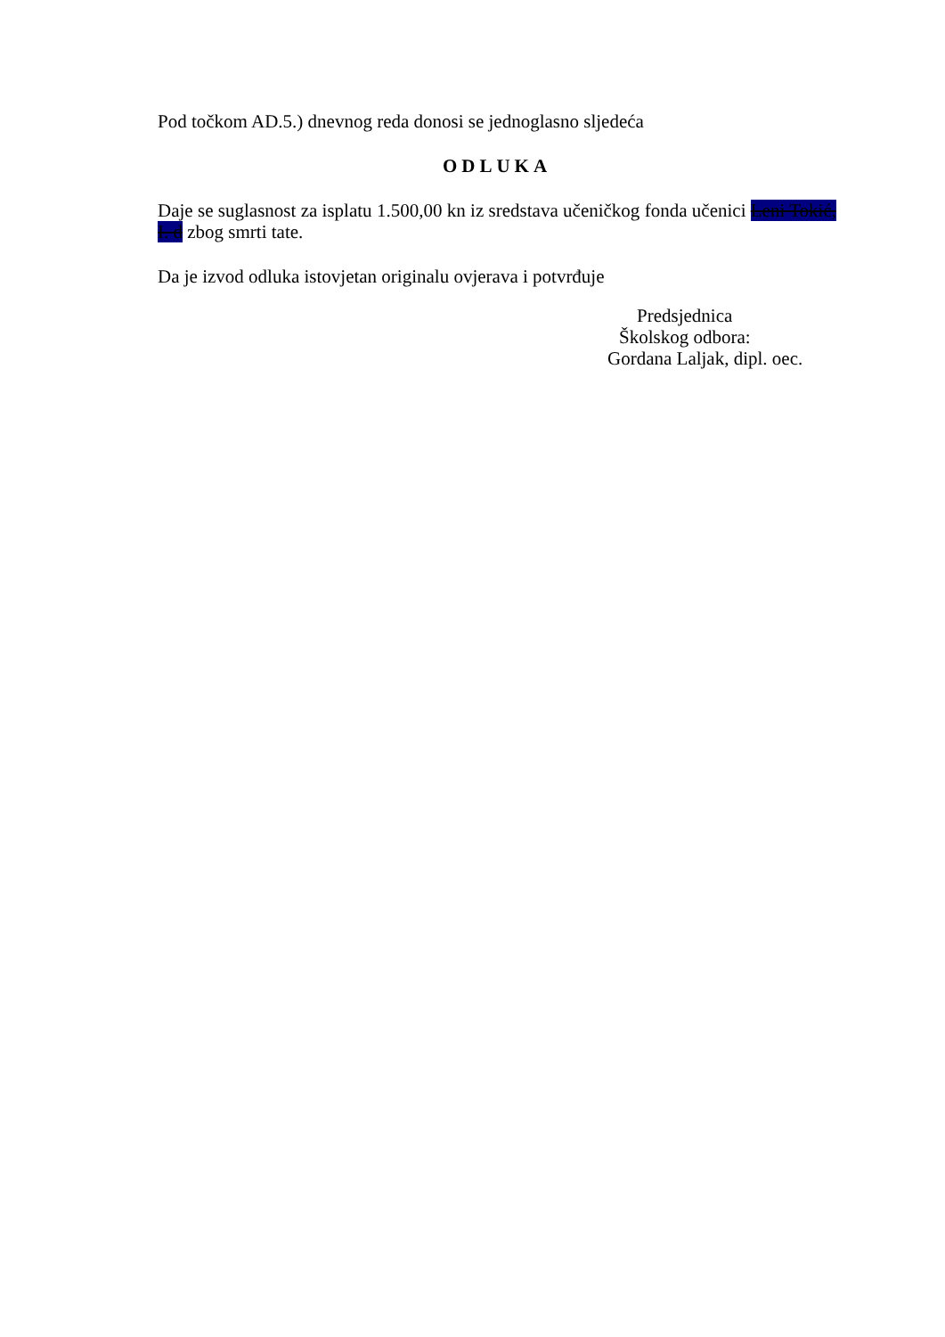Pod točkom AD.5.) dnevnog reda donosi se jednoglasno sljedeća
ODLUKA
Daje se suglasnost za isplatu 1.500,00 kn iz sredstava učeničkog fonda učenici Leni Tokić, I. d zbog smrti tate.
Da je izvod odluka istovjetan originalu ovjerava i potvrđuje
Predsjednica
Školskog odbora:
Gordana Laljak, dipl. oec.